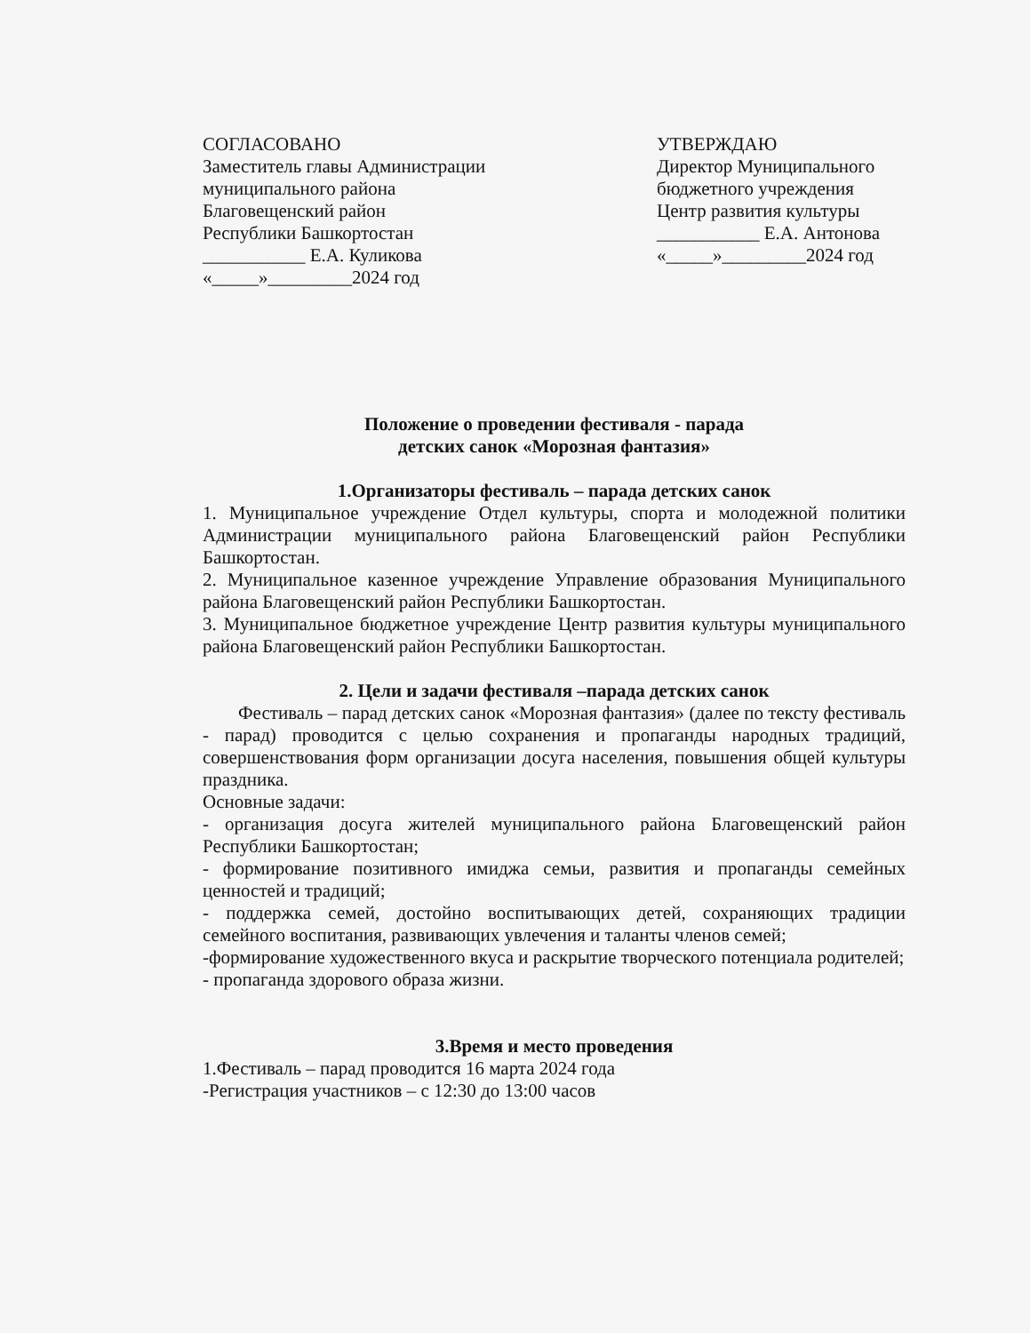СОГЛАСОВАНО
Заместитель главы Администрации
муниципального района
Благовещенский район
Республики Башкортостан
___________ Е.А. Куликова
«_____»_________2024 год
УТВЕРЖДАЮ
Директор Муниципального
бюджетного учреждения
Центр развития культуры
___________ Е.А. Антонова
«_____»_________2024 год
Положение о проведении фестиваля - парада
детских санок «Морозная фантазия»
1.Организаторы фестиваль – парада детских санок
1. Муниципальное учреждение Отдел культуры, спорта и молодежной политики Администрации муниципального района Благовещенский район Республики Башкортостан.
2. Муниципальное казенное учреждение Управление образования Муниципального района Благовещенский район Республики Башкортостан.
3. Муниципальное бюджетное учреждение Центр развития культуры муниципального района Благовещенский район Республики Башкортостан.
2. Цели и задачи фестиваля –парада детских санок
Фестиваль – парад детских санок «Морозная фантазия» (далее по тексту фестиваль - парад) проводится с целью сохранения и пропаганды народных традиций, совершенствования форм организации досуга населения, повышения общей культуры праздника.
Основные задачи:
- организация досуга жителей муниципального района Благовещенский район Республики Башкортостан;
- формирование позитивного имиджа семьи, развития и пропаганды семейных ценностей и традиций;
- поддержка семей, достойно воспитывающих детей, сохраняющих традиции семейного воспитания, развивающих увлечения и таланты членов семей;
-формирование художественного вкуса и раскрытие творческого потенциала родителей;
- пропаганда здорового образа жизни.
3.Время и место проведения
1.Фестиваль – парад проводится 16 марта 2024 года
-Регистрация участников – с 12:30 до 13:00 часов